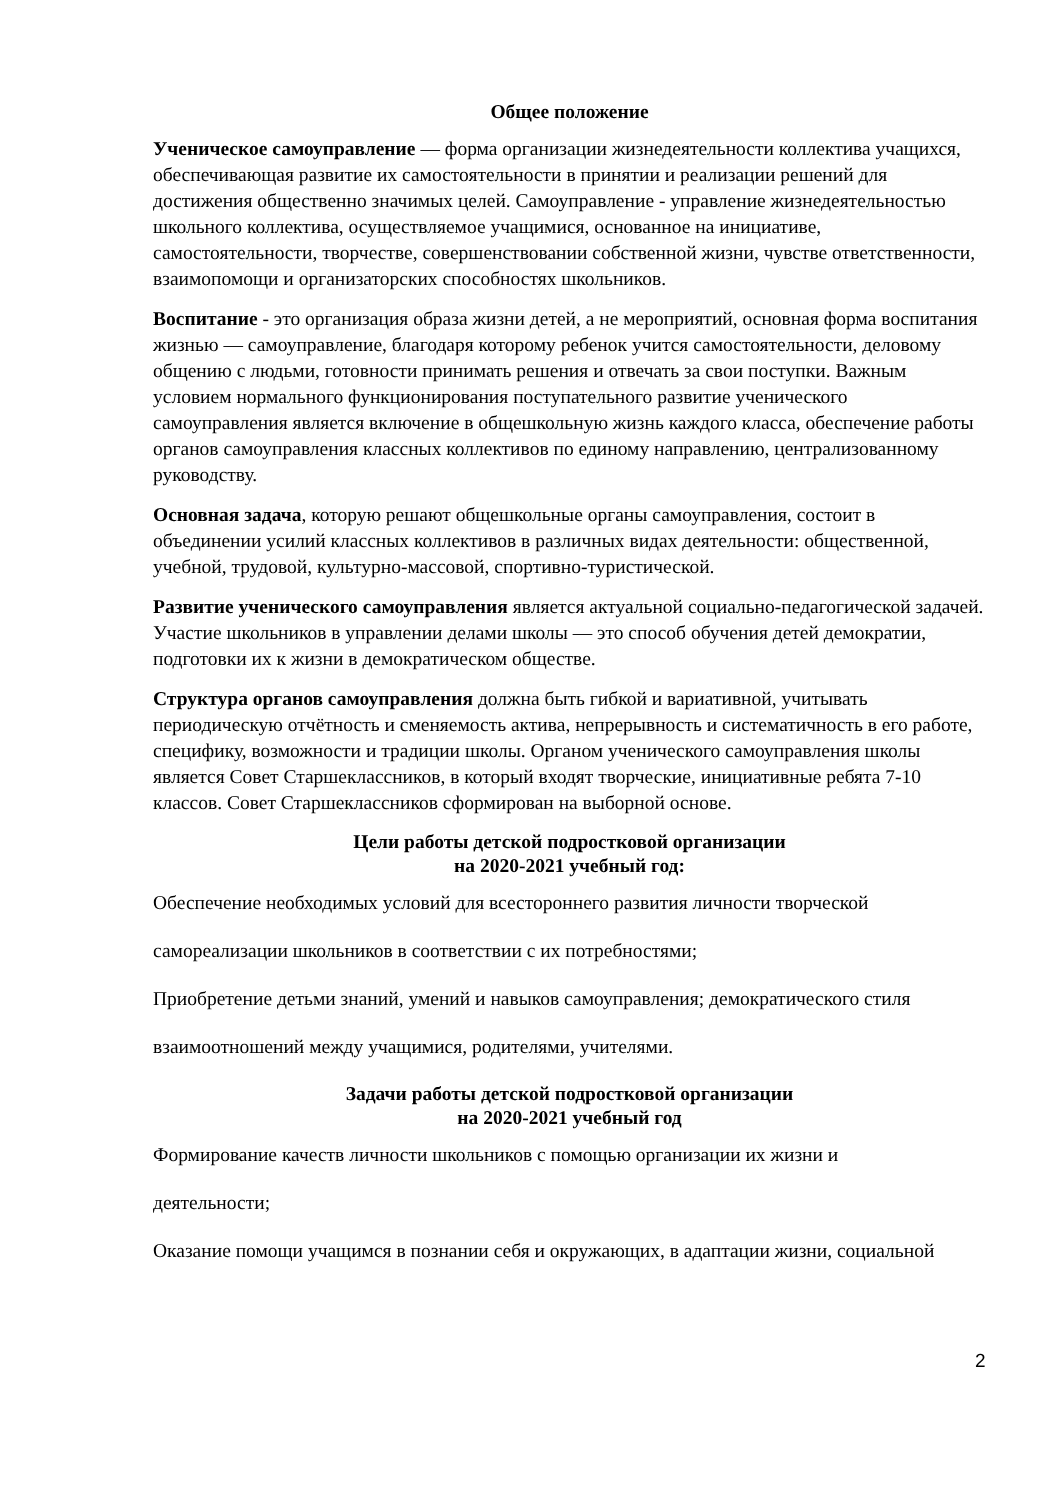Общее положение
Ученическое самоуправление — форма организации жизнедеятельности коллектива учащихся, обеспечивающая развитие их самостоятельности в принятии и реализации решений для достижения общественно значимых целей. Самоуправление - управление жизнедеятельностью школьного коллектива, осуществляемое учащимися, основанное на инициативе, самостоятельности, творчестве, совершенствовании собственной жизни, чувстве ответственности, взаимопомощи и организаторских способностях школьников.
Воспитание - это организация образа жизни детей, а не мероприятий, основная форма воспитания жизнью — самоуправление, благодаря которому ребенок учится самостоятельности, деловому общению с людьми, готовности принимать решения и отвечать за свои поступки. Важным условием нормального функционирования поступательного развитие ученического самоуправления является включение в общешкольную жизнь каждого класса, обеспечение работы органов самоуправления классных коллективов по единому направлению, централизованному руководству.
Основная задача, которую решают общешкольные органы самоуправления, состоит в объединении усилий классных коллективов в различных видах деятельности: общественной, учебной, трудовой, культурно-массовой, спортивно-туристической.
Развитие ученического самоуправления является актуальной социально-педагогической задачей. Участие школьников в управлении делами школы — это способ обучения детей демократии, подготовки их к жизни в демократическом обществе.
Структура органов самоуправления должна быть гибкой и вариативной, учитывать периодическую отчётность и сменяемость актива, непрерывность и систематичность в его работе, специфику, возможности и традиции школы. Органом ученического самоуправления школы является Совет Старшеклассников, в который входят творческие, инициативные ребята 7-10 классов. Совет Старшеклассников сформирован на выборной основе.
Цели работы детской подростковой организации
на 2020-2021 учебный год:
Обеспечение необходимых условий для всестороннего развития личности творческой
самореализации школьников в соответствии с их потребностями;
Приобретение детьми знаний, умений и навыков самоуправления; демократического стиля
взаимоотношений между учащимися, родителями, учителями.
Задачи работы детской подростковой организации
на 2020-2021 учебный год
Формирование качеств личности школьников с помощью организации их жизни и
деятельности;
Оказание помощи учащимся в познании себя и окружающих, в адаптации жизни, социальной
2